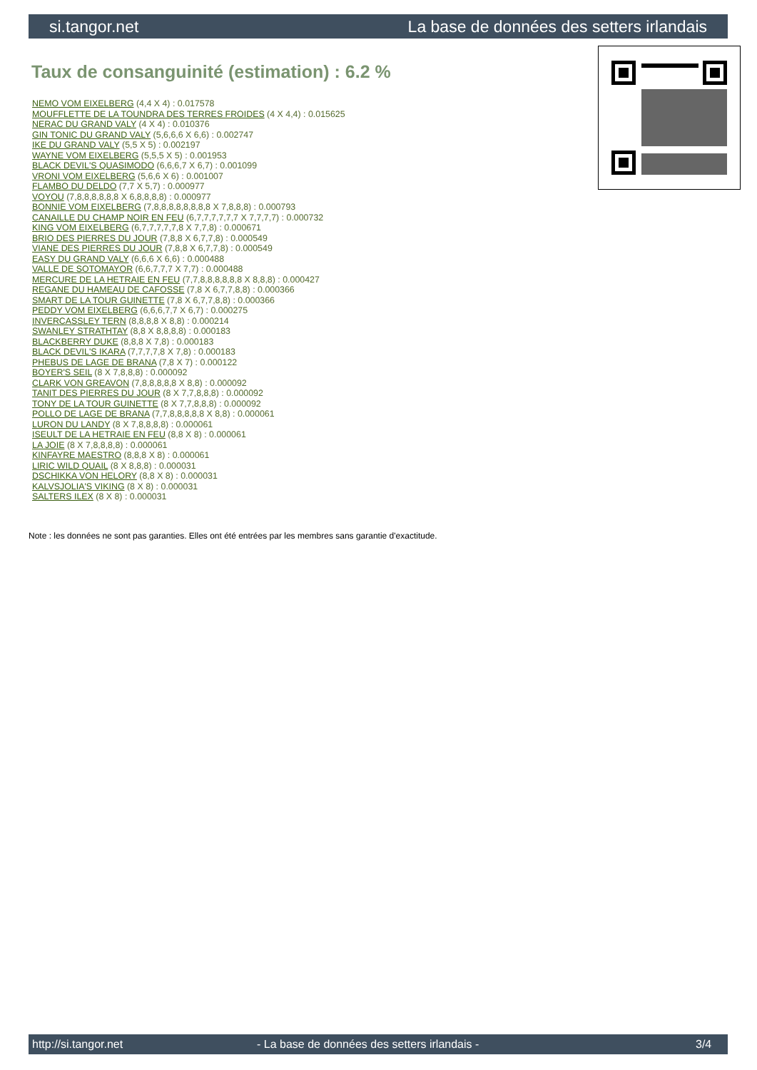si.tangor.net La base de données des setters irlandais
Taux de consanguinité (estimation) : 6.2 %
NEMO VOM EIXELBERG (4,4 X 4) : 0.017578
MOUFFLETTE DE LA TOUNDRA DES TERRES FROIDES (4 X 4,4) : 0.015625
NERAC DU GRAND VALY (4 X 4) : 0.010376
GIN TONIC DU GRAND VALY (5,6,6,6 X 6,6) : 0.002747
IKE DU GRAND VALY (5,5 X 5) : 0.002197
WAYNE VOM EIXELBERG (5,5,5 X 5) : 0.001953
BLACK DEVIL'S QUASIMODO (6,6,6,7 X 6,7) : 0.001099
VRONI VOM EIXELBERG (5,6,6 X 6) : 0.001007
FLAMBO DU DELDO (7,7 X 5,7) : 0.000977
VOYOU (7,8,8,8,8,8,8 X 6,8,8,8,8) : 0.000977
BONNIE VOM EIXELBERG (7,8,8,8,8,8,8,8,8 X 7,8,8,8) : 0.000793
CANAILLE DU CHAMP NOIR EN FEU (6,7,7,7,7,7,7 X 7,7,7,7) : 0.000732
KING VOM EIXELBERG (6,7,7,7,7,7,8 X 7,7,8) : 0.000671
BRIO DES PIERRES DU JOUR (7,8,8 X 6,7,7,8) : 0.000549
VIANE DES PIERRES DU JOUR (7,8,8 X 6,7,7,8) : 0.000549
EASY DU GRAND VALY (6,6,6 X 6,6) : 0.000488
VALLE DE SOTOMAYOR (6,6,7,7,7 X 7,7) : 0.000488
MERCURE DE LA HETRAIE EN FEU (7,7,8,8,8,8,8,8 X 8,8,8) : 0.000427
REGANE DU HAMEAU DE CAFOSSE (7,8 X 6,7,7,8,8) : 0.000366
SMART DE LA TOUR GUINETTE (7,8 X 6,7,7,8,8) : 0.000366
PEDDY VOM EIXELBERG (6,6,6,7,7 X 6,7) : 0.000275
INVERCASSLEY TERN (8,8,8,8 X 8,8) : 0.000214
SWANLEY STRATHTAY (8,8 X 8,8,8,8) : 0.000183
BLACKBERRY DUKE (8,8,8 X 7,8) : 0.000183
BLACK DEVIL'S IKARA (7,7,7,7,8 X 7,8) : 0.000183
PHEBUS DE LAGE DE BRANA (7,8 X 7) : 0.000122
BOYER'S SEIL (8 X 7,8,8,8) : 0.000092
CLARK VON GREAVON (7,8,8,8,8,8 X 8,8) : 0.000092
TANIT DES PIERRES DU JOUR (8 X 7,7,8,8,8) : 0.000092
TONY DE LA TOUR GUINETTE (8 X 7,7,8,8,8) : 0.000092
POLLO DE LAGE DE BRANA (7,7,8,8,8,8,8 X 8,8) : 0.000061
LURON DU LANDY (8 X 7,8,8,8,8) : 0.000061
ISEULT DE LA HETRAIE EN FEU (8,8 X 8) : 0.000061
LA JOIE (8 X 7,8,8,8,8) : 0.000061
KINFAYRE MAESTRO (8,8,8 X 8) : 0.000061
LIRIC WILD QUAIL (8 X 8,8,8) : 0.000031
DSCHIKKA VON HELORY (8,8 X 8) : 0.000031
KALVSJOLIA'S VIKING (8 X 8) : 0.000031
SALTERS ILEX (8 X 8) : 0.000031
Note : les données ne sont pas garanties. Elles ont été entrées par les membres sans garantie d'exactitude.
http://si.tangor.net - La base de données des setters irlandais - 3/4